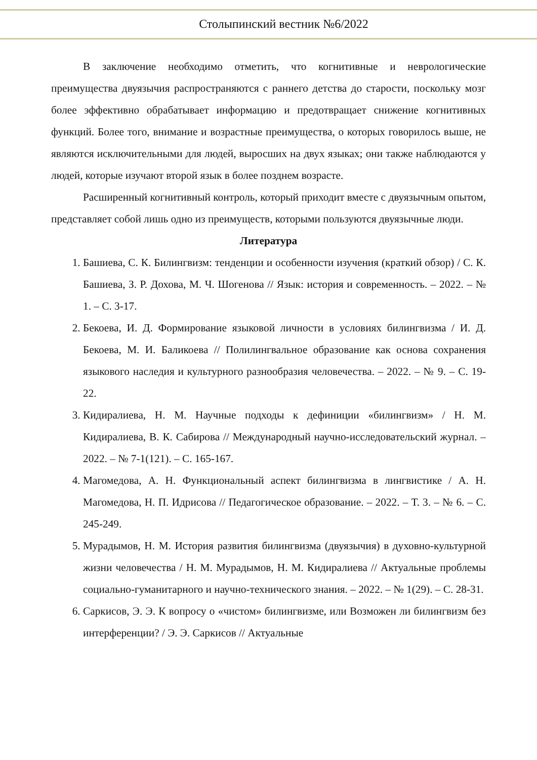Столыпинский вестник №6/2022
В заключение необходимо отметить, что когнитивные и неврологические преимущества двуязычия распространяются с раннего детства до старости, поскольку мозг более эффективно обрабатывает информацию и предотвращает снижение когнитивных функций. Более того, внимание и возрастные преимущества, о которых говорилось выше, не являются исключительными для людей, выросших на двух языках; они также наблюдаются у людей, которые изучают второй язык в более позднем возрасте.
Расширенный когнитивный контроль, который приходит вместе с двуязычным опытом, представляет собой лишь одно из преимуществ, которыми пользуются двуязычные люди.
Литература
1. Башиева, С. К. Билингвизм: тенденции и особенности изучения (краткий обзор) / С. К. Башиева, З. Р. Дохова, М. Ч. Шогенова // Язык: история и современность. – 2022. – № 1. – С. 3-17.
2. Бекоева, И. Д. Формирование языковой личности в условиях билингвизма / И. Д. Бекоева, М. И. Баликоева // Полилингвальное образование как основа сохранения языкового наследия и культурного разнообразия человечества. – 2022. – № 9. – С. 19-22.
3. Кидиралиева, Н. М. Научные подходы к дефиниции «билингвизм» / Н. М. Кидиралиева, В. К. Сабирова // Международный научно-исследовательский журнал. – 2022. – № 7-1(121). – С. 165-167.
4. Магомедова, А. Н. Функциональный аспект билингвизма в лингвистике / А. Н. Магомедова, Н. П. Идрисова // Педагогическое образование. – 2022. – Т. 3. – № 6. – С. 245-249.
5. Мурадымов, Н. М. История развития билингвизма (двуязычия) в духовно-культурной жизни человечества / Н. М. Мурадымов, Н. М. Кидиралиева // Актуальные проблемы социально-гуманитарного и научно-технического знания. – 2022. – № 1(29). – С. 28-31.
6. Саркисов, Э. Э. К вопросу о «чистом» билингвизме, или Возможен ли билингвизм без интерференции? / Э. Э. Саркисов // Актуальные